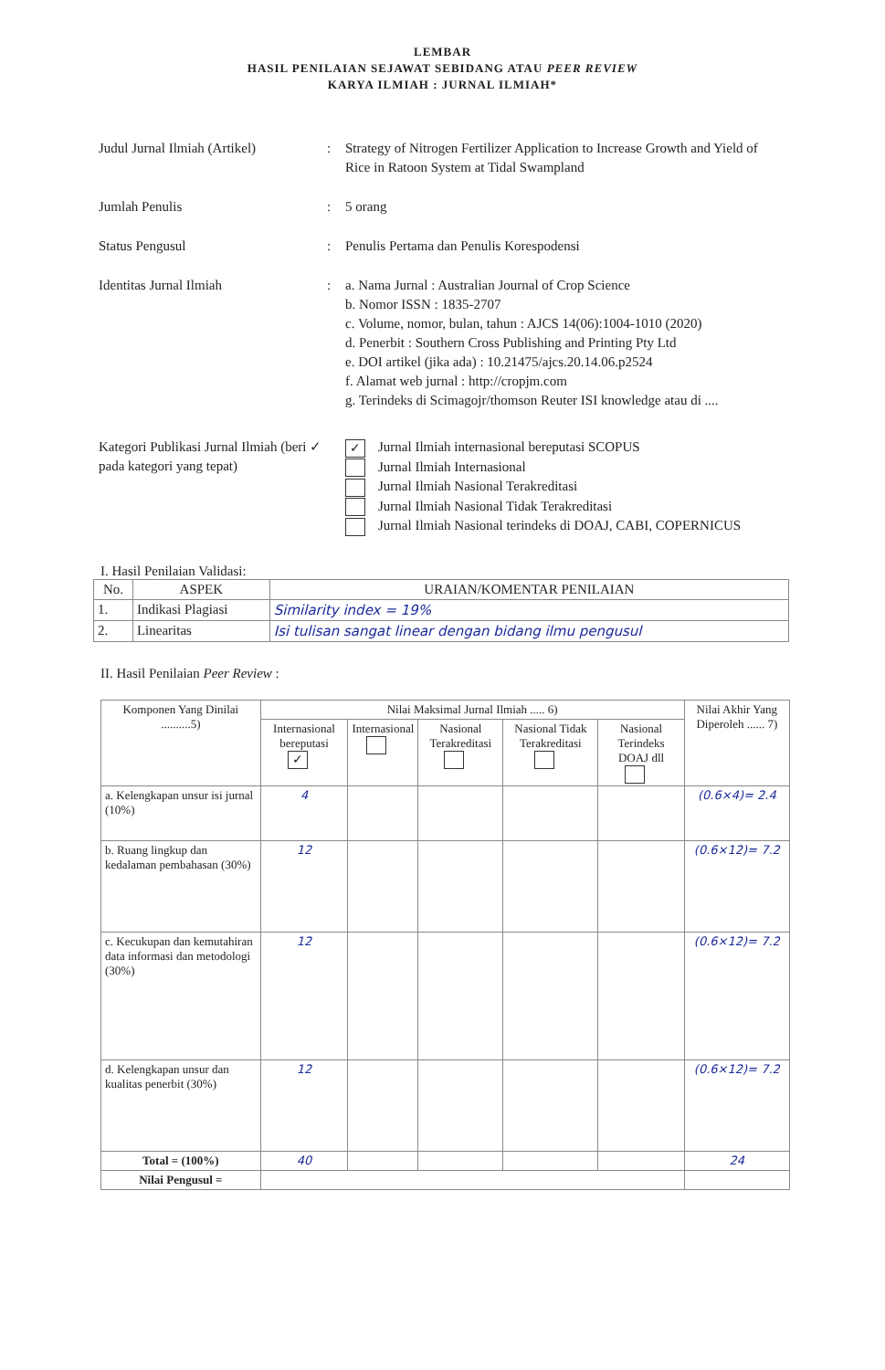LEMBAR
HASIL PENILAIAN SEJAWAT SEBIDANG ATAU PEER REVIEW
KARYA ILMIAH : JURNAL ILMIAH*
Judul Jurnal Ilmiah (Artikel)
: Strategy of Nitrogen Fertilizer Application to Increase Growth and Yield of Rice in Ratoon System at Tidal Swampland
Jumlah Penulis : 5 orang
Status Pengusul : Penulis Pertama dan Penulis Korespodensi
Identitas Jurnal Ilmiah : a. Nama Jurnal : Australian Journal of Crop Science
b. Nomor ISSN : 1835-2707
c. Volume, nomor, bulan, tahun : AJCS 14(06):1004-1010 (2020)
d. Penerbit : Southern Cross Publishing and Printing Pty Ltd
e. DOI artikel (jika ada) : 10.21475/ajcs.20.14.06.p2524
f. Alamat web jurnal : http://cropjm.com
g. Terindeks di Scimagojr/thomson Reuter ISI knowledge atau di ....
Kategori Publikasi Jurnal Ilmiah (beri ✓ pada kategori yang tepat)
✓ Jurnal Ilmiah internasional bereputasi SCOPUS
Jurnal Ilmiah Internasional
Jurnal Ilmiah Nasional Terakreditasi
Jurnal Ilmiah Nasional Tidak Terakreditasi
Jurnal Ilmiah Nasional terindeks di DOAJ, CABI, COPERNICUS
I. Hasil Penilaian Validasi:
| No. | ASPEK | URAIAN/KOMENTAR PENILAIAN |
| --- | --- | --- |
| 1. | Indikasi Plagiasi | Similarity index = 19% |
| 2. | Linearitas | Isi tulisan sangat linear dengan bidang ilmu pengusul |
II. Hasil Penilaian Peer Review :
| Komponen Yang Dinilai ..........5) | Nilai Maksimal Jurnal Ilmiah ..... 6) | | | | | Nilai Akhir Yang Diperoleh ...... 7) |
| --- | --- | --- | --- | --- | --- | --- |
| | Internasional bereputasi ✓ | Internasional | Nasional Terakreditasi | Nasional Tidak Terakreditasi | Nasional Terindeks DOAJ dll | |
| a. Kelengkapan unsur isi jurnal (10%) | 4 | | | | | (0.6×4)= 2.4 |
| b. Ruang lingkup dan kedalaman pembahasan (30%) | 12 | | | | | (0.6×12)= 7.2 |
| c. Kecukupan dan kemutahiran data informasi dan metodologi (30%) | 12 | | | | | (0.6×12)= 7.2 |
| d. Kelengkapan unsur dan kualitas penerbit (30%) | 12 | | | | | (0.6×12)= 7.2 |
| Total = (100%) | 40 | | | | | 24 |
| Nilai Pengusul = | | | | | | |